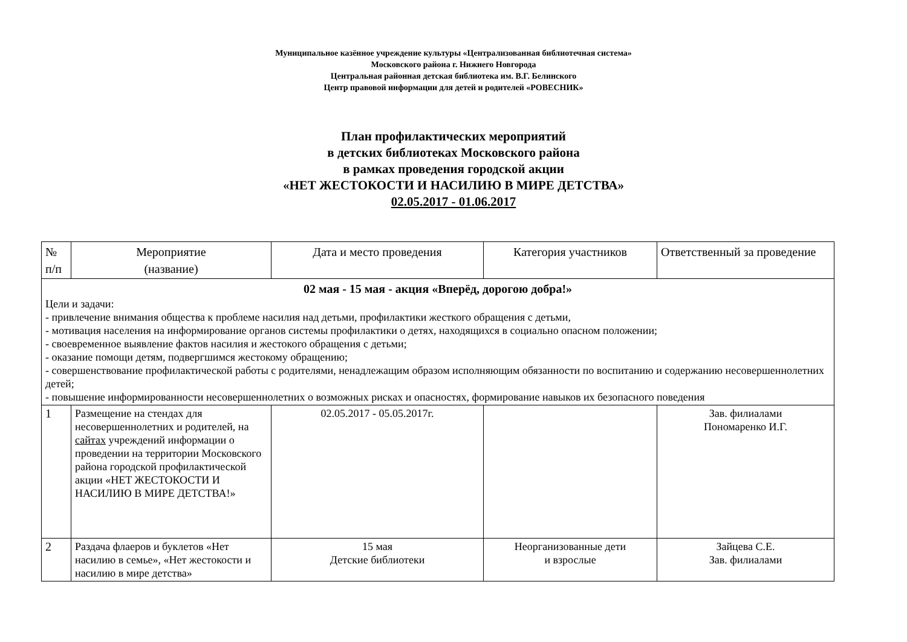Муниципальное казённое учреждение культуры «Централизованная библиотечная система»
Московского района г. Нижнего Новгорода
Центральная районная детская библиотека им. В.Г. Белинского
Центр правовой информации для детей и родителей «РОВЕСНИК»
План профилактических мероприятий
в детских библиотеках Московского района
в рамках проведения городской акции
«НЕТ ЖЕСТОКОСТИ И НАСИЛИЮ В МИРЕ ДЕТСТВА»
02.05.2017 - 01.06.2017
| № п/п | Мероприятие (название) | Дата и место проведения | Категория участников | Ответственный за проведение |
| --- | --- | --- | --- | --- |
| 02 мая - 15 мая - акция «Вперёд, дорогою добра!» Цели и задачи: - привлечение внимания общества к проблеме насилия над детьми, профилактики жесткого обращения с детьми, - мотивация населения на информирование органов системы профилактики о детях, находящихся в социально опасном положении; - своевременное выявление фактов насилия и жестокого обращения с детьми; - оказание помощи детям, подвергшимся жестокому обращению; - совершенствование профилактической работы с родителями, ненадлежащим образом исполняющим обязанности по воспитанию и содержанию несовершеннолетних детей; - повышение информированности несовершеннолетних о возможных рисках и опасностях, формирование навыков их безопасного поведения | | | | |
| 1 | Размещение на стендах для несовершеннолетних и родителей, на сайтах учреждений информации о проведении на территории Московского района городской профилактической акции «НЕТ ЖЕСТОКОСТИ И НАСИЛИЮ В МИРЕ ДЕТСТВА!» | 02.05.2017 - 05.05.2017г. | | Зав. филиалами Пономаренко И.Г. |
| 2 | Раздача флаеров и буклетов «Нет насилию в семье», «Нет жестокости и насилию в мире детства» | 15 мая Детские библиотеки | Неорганизованные дети и взрослые | Зайцева С.Е. Зав. филиалами |